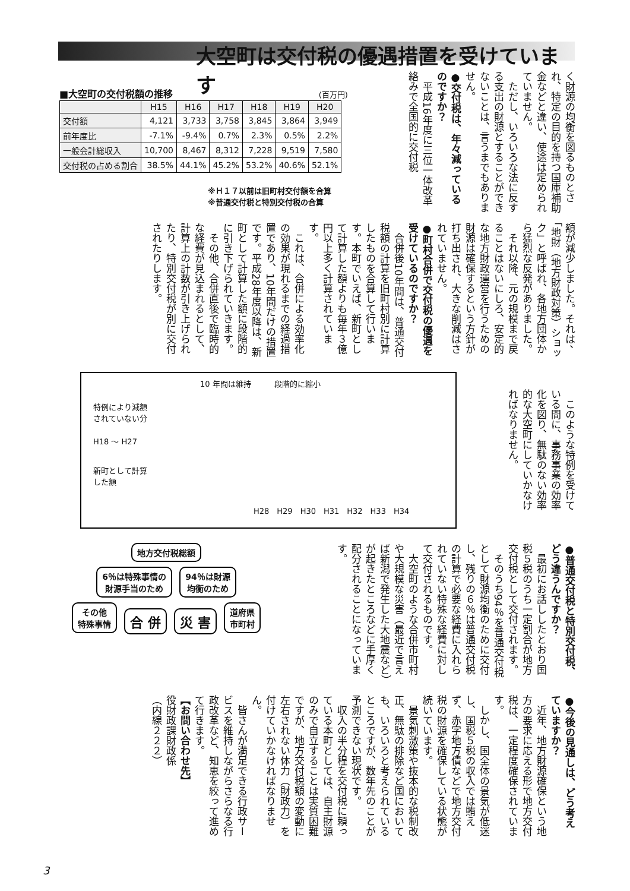大空町は交付税の優遇措置を受けています
く財源の均衡を図るものとされ、特定の目的を持つ国庫補助金などと違い、使途は定められていません。
　ただし、いろいろな法に反する支出の財源とすることができないことは、言うまでもありません。
●交付税は、年々減っているのですか？
　平成16年度に三位一体改革絡みで全国的に交付税
■大空町の交付税額の推移 (百万円)
| | H15 | H16 | H17 | H18 | H19 | H20 |
| --- | --- | --- | --- | --- | --- | --- |
| 交付額 | 4,121 | 3,733 | 3,758 | 3,845 | 3,864 | 3,949 |
| 前年度比 | -7.1% | -9.4% | 0.7% | 2.3% | 0.5% | 2.2% |
| 一般会計総収入 | 10,700 | 8,467 | 8,312 | 7,228 | 9,519 | 7,580 |
| 交付税の占める割合 | 38.5% | 44.1% | 45.2% | 53.2% | 40.6% | 52.1% |
※Ｈ１７以前は旧町村交付額を合算
※普通交付税と特別交付税の合算
額が減少しました。それは、「地財（地方財政対策）ショック」と呼ばれ、各地方団体から猛烈な反発がありました。
　それ以降、元の規模まで戻ることはないにしろ、安定的な地方財政運営を行うための財源は確保するという方針が打ち出され、大きな削減はされていません。
●町村合併で交付税の優遇を受けているのですか？
　合併後10年間は、普通交付税額の計算を旧町村別に計算したものを合算して行います。本町でいえば、新町として計算した額よりも毎年３億円以上多く計算されています。
　これは、合併による効率化の効果が現れるまでの経過措置であり、10年間だけの措置です。平成28年度以降は、新町として計算した額に段階的に引き下げられていきます。
　その他、合併直後で臨時的な経費が見込まれるとして、計算上の計数が引き上げられたり、特別交付税が別に交付されたりします。
10 年間は維持　　　段階的に縮小
特例により減額
されていない分
H18 〜 H27
新町として計算
した額
H28　H29　H30　H31　H32　H33　H34
　このような特例を受けている間に、事務事業の効率化を図り、無駄のない効率的な大空町にしていかなければなりません。
地方交付税総額
6％は特殊事情の
財源手当のため
94％は財源
均衡のため
その他
特殊事情
合 併 災 害
道府県
市町村
●普通交付税と特別交付税、どう違うんですか？
　最初にお話ししたとおり国税５税のうち一定割合が地方交付税として交付されます。
　そのうち94％を普通交付税として財源均衡のために交付し、残りの６％は普通交付税の計算で必要な経費に入れられていない特殊な経費に対して交付されるものです。
　大空町のような合併市町村や大規模な災害（最近で言えば新潟で発生した大地震など）が起きたところなどに手厚く配分されることになっています。
●今後の見通しは、どう考えていますか？
　近年、地方財源確保という地方の要求に応える形で地方交付税は、一定程度確保されています。
　しかし、国全体の景気が低迷し、国税５税の収入では賄えず、赤字地方債などで地方交付税の財源を確保している状態が続いています。
　景気刺激策や抜本的な税制改正、無駄の排除など国においても、いろいろと考えられているところですが、数年先のことが予測できない現状です。
　収入の半分程を交付税に頼っている本町としては、自主財源のみで自立することは実質困難ですが、地方交付税額の変動に左右されない体力（財政力）を付けていかなければなりません。
　皆さんが満足できる行政サービスを維持しながらさらなる行政改革など、知恵を絞って進めて行きます。
【お問い合わせ先】
役財政課財政係
（内線２２２）
3